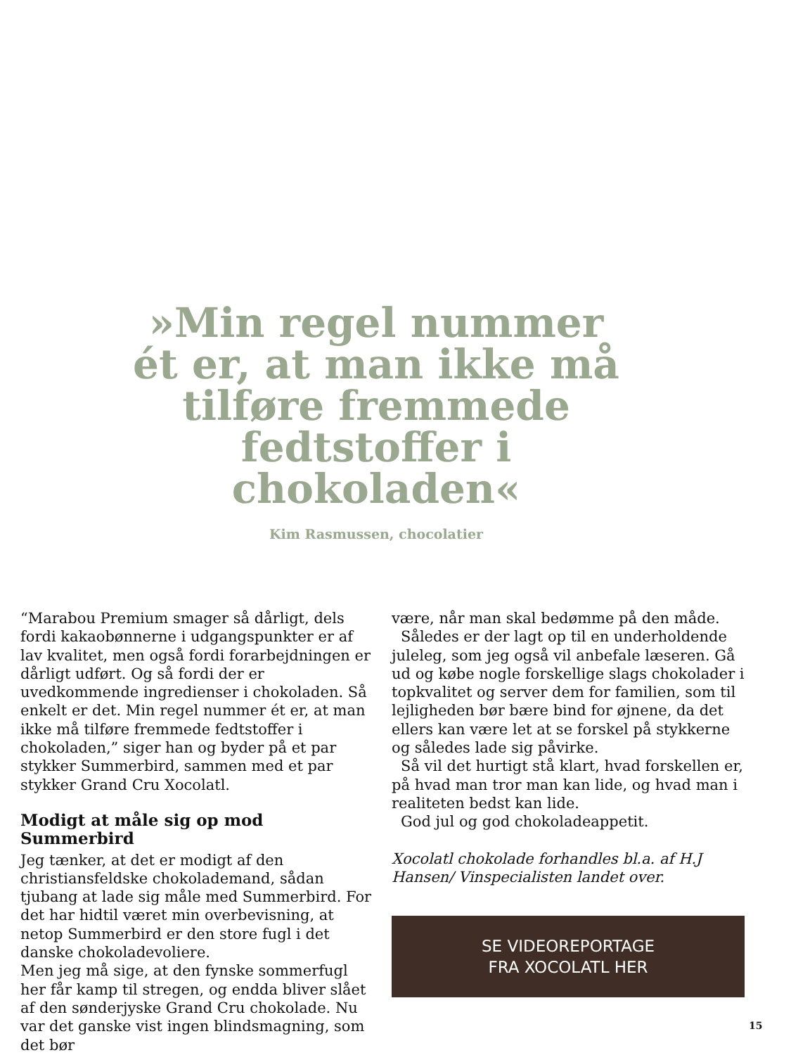»Min regel nummer
ét er, at man ikke må
tilføre fremmede
fedtstoffer i
chokoladen«
Kim Rasmussen, chocolatier
“Marabou Premium smager så dårligt, dels fordi kakaobønnerne i udgangspunkter er af lav kvalitet, men også fordi forarbejdningen er dårligt udført. Og så fordi der er uvedkommende ingredienser i chokoladen. Så enkelt er det. Min regel nummer ét er, at man ikke må tilføre fremmede fedtstoffer i chokoladen,” siger han og byder på et par stykker Summerbird, sammen med et par stykker Grand Cru Xocolatl.
Modigt at måle sig op mod Summerbird
Jeg tænker, at det er modigt af den christiansfeldske chokolademand, sådan tjubang at lade sig måle med Summerbird. For det har hidtil været min overbevisning, at netop Summerbird er den store fugl i det danske chokoladevoliere.
Men jeg må sige, at den fynske sommerfugl her får kamp til stregen, og endda bliver slået af den sønderjyske Grand Cru chokolade. Nu var det ganske vist ingen blindsmagning, som det bør
være, når man skal bedømme på den måde.
Således er der lagt op til en underholdende juleleg, som jeg også vil anbefale læseren. Gå ud og købe nogle forskellige slags chokolader i topkvalitet og server dem for familien, som til lejligheden bør bære bind for øjnene, da det ellers kan være let at se forskel på stykkerne og således lade sig påvirke.
Så vil det hurtigt stå klart, hvad forskellen er, på hvad man tror man kan lide, og hvad man i realiteten bedst kan lide.
God jul og god chokoladeappetit.
Xocolatl chokolade forhandles bl.a. af H.J Hansen/ Vinspecialisten landet over.
SE VIDEOREPORTAGE
FRA XOCOLATL HER
15